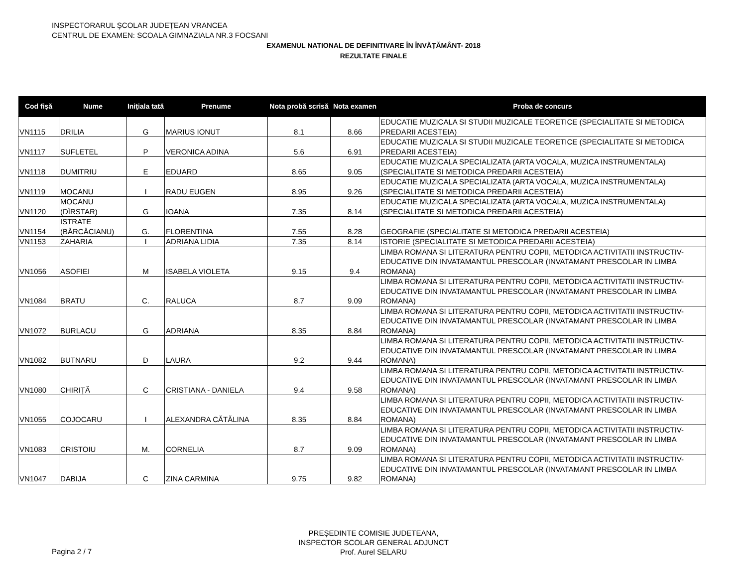INSPECTORARUL ŞCOLAR JUDEŢEAN VRANCEA
CENTRUL DE EXAMEN: SCOALA GIMNAZIALA NR.3 FOCSANI
EXAMENUL NATIONAL DE DEFINITIVARE ÎN ÎNVĂȚĂMÂNT- 2018
REZULTATE FINALE
| Cod fişă | Nume | Iniţiala tată | Prenume | Nota probă scrisă | Nota examen | Proba de concurs |
| --- | --- | --- | --- | --- | --- | --- |
| VN1115 | DRILIA | G | MARIUS IONUT | 8.1 | 8.66 | EDUCATIE MUZICALA SI STUDII MUZICALE TEORETICE (SPECIALITATE SI METODICA PREDARII ACESTEIA) |
| VN1117 | SUFLETEL | P | VERONICA ADINA | 5.6 | 6.91 | EDUCATIE MUZICALA SI STUDII MUZICALE TEORETICE (SPECIALITATE SI METODICA PREDARII ACESTEIA) |
| VN1118 | DUMITRIU | E | EDUARD | 8.65 | 9.05 | EDUCATIE MUZICALA SPECIALIZATA (ARTA VOCALA, MUZICA INSTRUMENTALA) (SPECIALITATE SI METODICA PREDARII ACESTEIA) |
| VN1119 | MOCANU | I | RADU EUGEN | 8.95 | 9.26 | EDUCATIE MUZICALA SPECIALIZATA (ARTA VOCALA, MUZICA INSTRUMENTALA) (SPECIALITATE SI METODICA PREDARII ACESTEIA) |
| VN1120 | MOCANU (DÎRSTAR) | G | IOANA | 7.35 | 8.14 | EDUCATIE MUZICALA SPECIALIZATA (ARTA VOCALA, MUZICA INSTRUMENTALA) (SPECIALITATE SI METODICA PREDARII ACESTEIA) |
| VN1154 | ISTRATE (BĂRCĂCIANU) | G. | FLORENTINA | 7.55 | 8.28 | GEOGRAFIE (SPECIALITATE SI METODICA PREDARII ACESTEIA) |
| VN1153 | ZAHARIA | I | ADRIANA LIDIA | 7.35 | 8.14 | ISTORIE (SPECIALITATE SI METODICA PREDARII ACESTEIA) |
| VN1056 | ASOFIEI | M | ISABELA VIOLETA | 9.15 | 9.4 | LIMBA ROMANA SI LITERATURA PENTRU COPII, METODICA ACTIVITATII INSTRUCTIV-EDUCATIVE DIN INVATAMANTUL PRESCOLAR (INVATAMANT PRESCOLAR IN LIMBA ROMANA) |
| VN1084 | BRATU | C. | RALUCA | 8.7 | 9.09 | LIMBA ROMANA SI LITERATURA PENTRU COPII, METODICA ACTIVITATII INSTRUCTIV-EDUCATIVE DIN INVATAMANTUL PRESCOLAR (INVATAMANT PRESCOLAR IN LIMBA ROMANA) |
| VN1072 | BURLACU | G | ADRIANA | 8.35 | 8.84 | LIMBA ROMANA SI LITERATURA PENTRU COPII, METODICA ACTIVITATII INSTRUCTIV-EDUCATIVE DIN INVATAMANTUL PRESCOLAR (INVATAMANT PRESCOLAR IN LIMBA ROMANA) |
| VN1082 | BUTNARU | D | LAURA | 9.2 | 9.44 | LIMBA ROMANA SI LITERATURA PENTRU COPII, METODICA ACTIVITATII INSTRUCTIV-EDUCATIVE DIN INVATAMANTUL PRESCOLAR (INVATAMANT PRESCOLAR IN LIMBA ROMANA) |
| VN1080 | CHIRIȚĂ | C | CRISTIANA - DANIELA | 9.4 | 9.58 | LIMBA ROMANA SI LITERATURA PENTRU COPII, METODICA ACTIVITATII INSTRUCTIV-EDUCATIVE DIN INVATAMANTUL PRESCOLAR (INVATAMANT PRESCOLAR IN LIMBA ROMANA) |
| VN1055 | COJOCARU | I | ALEXANDRA CĂTĂLINA | 8.35 | 8.84 | LIMBA ROMANA SI LITERATURA PENTRU COPII, METODICA ACTIVITATII INSTRUCTIV-EDUCATIVE DIN INVATAMANTUL PRESCOLAR (INVATAMANT PRESCOLAR IN LIMBA ROMANA) |
| VN1083 | CRISTOIU | M. | CORNELIA | 8.7 | 9.09 | LIMBA ROMANA SI LITERATURA PENTRU COPII, METODICA ACTIVITATII INSTRUCTIV-EDUCATIVE DIN INVATAMANTUL PRESCOLAR (INVATAMANT PRESCOLAR IN LIMBA ROMANA) |
| VN1047 | DABIJA | C | ZINA CARMINA | 9.75 | 9.82 | LIMBA ROMANA SI LITERATURA PENTRU COPII, METODICA ACTIVITATII INSTRUCTIV-EDUCATIVE DIN INVATAMANTUL PRESCOLAR (INVATAMANT PRESCOLAR IN LIMBA ROMANA) |
PREȘEDINTE COMISIE JUDETEANA,
INSPECTOR SCOLAR GENERAL ADJUNCT
Prof. Aurel SELARU
Pagina 2 / 7